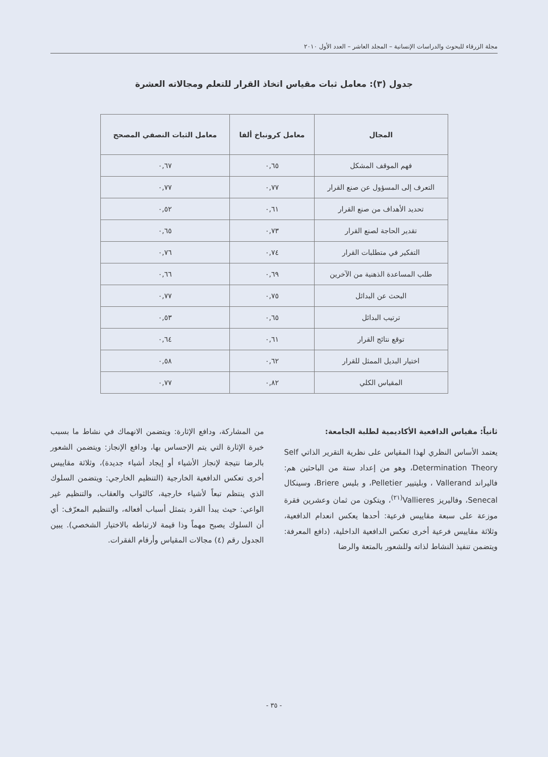مجلة الزرقاء للبحوث والدراسات الإنسانية – المجلد العاشر – العدد الأول ٢٠١٠
جدول (٣): معامل ثبات مقياس اتخاذ القرار للتعلم ومجالاته العشرة
| المجال | معامل كرونباخ ألفا | معامل الثبات النصفي المصحح |
| --- | --- | --- |
| فهم الموقف المشكل | ٠,٦٥ | ٠,٦٧ |
| التعرف إلى المسؤول عن صنع القرار | ٠,٧٧ | ٠,٧٧ |
| تحديد الأهداف من صنع القرار | ٠,٦١ | ٠,٥٢ |
| تقدير الحاجة لصنع القرار | ٠,٧٣ | ٠,٦٥ |
| التفكير في متطلبات القرار | ٠,٧٤ | ٠,٧٦ |
| طلب المساعدة الذهنية من الآخرين | ٠,٦٩ | ٠,٦٦ |
| البحث عن البدائل | ٠,٧٥ | ٠,٧٧ |
| ترتيب البدائل | ٠,٦٥ | ٠,٥٣ |
| توقع نتائج القرار | ٠,٦١ | ٠,٦٤ |
| اختيار البديل الممثل للقرار | ٠,٦٢ | ٠,٥٨ |
| المقياس الكلي | ٠,٨٢ | ٠,٧٧ |
ثانياً: مقياس الدافعية الأكاديمية لطلبة الجامعة:
يعتمد الأساس النظري لهذا المقياس على نظرية التقرير الذاتي Self Determination Theory، وهو من إعداد ستة من الباحثين هم: فاليراند Vallerand ، وبليتيير Pelletier، و بليس Briere، وسينكال Senecal، وفاليريز Vallieres<sup>(٢١)</sup>، ويتكون من ثمان وعشرين فقرة موزعة على سبعة مقاييس فرعية: أحدها يعكس انعدام الدافعية، وثلاثة مقاييس فرعية أخرى تعكس الدافعية الداخلية، (دافع المعرفة: ويتضمن تنفيذ النشاط لذاته وللشعور بالمتعة والرضا
من المشاركة، ودافع الإثارة: ويتضمن الانهماك في نشاط ما بسبب خبرة الإثارة التي يتم الإحساس بها، ودافع الإنجاز: ويتضمن الشعور بالرضا نتيجة لإنجاز الأشياء أو إيجاد أشياء جديدة)، وثلاثة مقاييس أخرى تعكس الدافعية الخارجية (التنظيم الخارجي: ويتضمن السلوك الذي ينتظم تبعاً لأشياء خارجية، كالثواب والعقاب، والتنظيم غير الواعي: حيث يبدأ الفرد بتمثل أسباب أفعاله، والتنظيم المعرّف: أي أن السلوك يصبح مهماً وذا قيمة لارتباطه بالاختيار الشخصي). يبين الجدول رقم (٤) مجالات المقياس وأرقام الفقرات.
- ٣٥ -